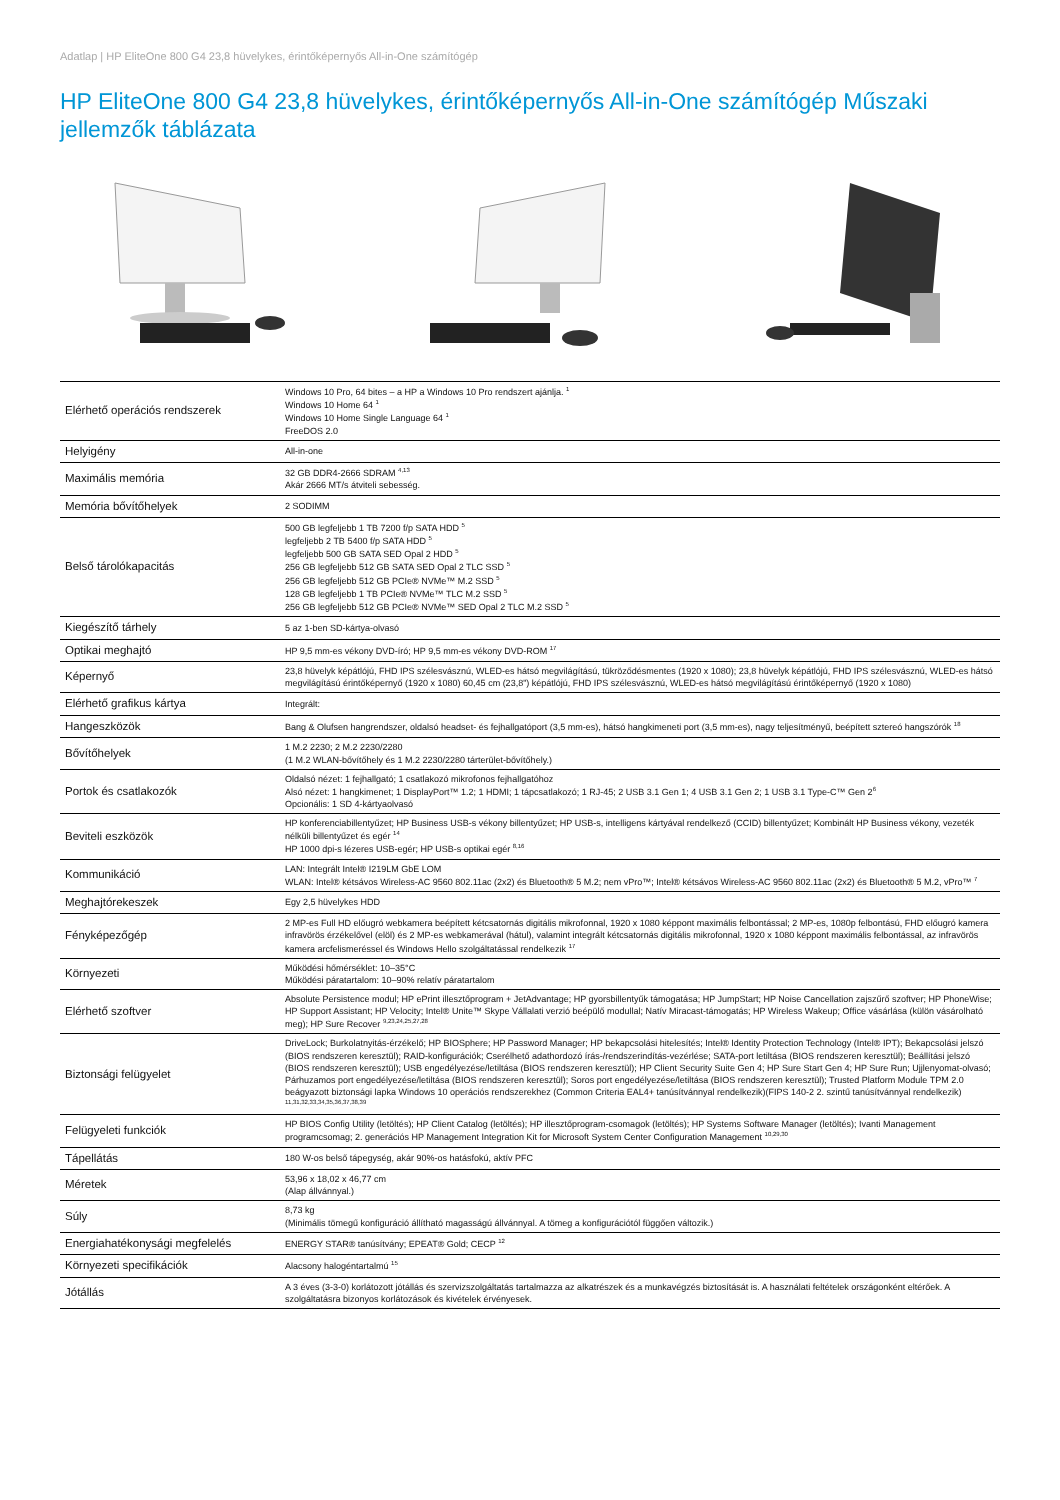Adatlap | HP EliteOne 800 G4 23,8 hüvelykes, érintőképernyős All-in-One számítógép
HP EliteOne 800 G4 23,8 hüvelykes, érintőképernyős All-in-One számítógép Műszaki jellemzők táblázata
| Elérhető operációs rendszerek | Windows 10 Pro, 64 bites – a HP a Windows 10 Pro rendszert ajánlja. <sup>1</sup> Windows 10 Home 64 <sup>1</sup> Windows 10 Home Single Language 64 <sup>1</sup> FreeDOS 2.0 |
| Helyigény | All-in-one |
| Maximális memória | 32 GB DDR4-2666 SDRAM <sup>4,13</sup> Akár 2666 MT/s átviteli sebesség. |
| Memória bővítőhelyek | 2 SODIMM |
| Belső tárolókapacitás | 500 GB legfeljebb 1 TB 7200 f/p SATA HDD <sup>5</sup> legfeljebb 2 TB 5400 f/p SATA HDD <sup>5</sup> legfeljebb 500 GB SATA SED Opal 2 HDD <sup>5</sup> 256 GB legfeljebb 512 GB SATA SED Opal 2 TLC SSD <sup>5</sup> 256 GB legfeljebb 512 GB PCIe® NVMe™ M.2 SSD <sup>5</sup> 128 GB legfeljebb 1 TB PCIe® NVMe™ TLC M.2 SSD <sup>5</sup> 256 GB legfeljebb 512 GB PCIe® NVMe™ SED Opal 2 TLC M.2 SSD <sup>5</sup> |
| Kiegészítő tárhely | 5 az 1-ben SD-kártya-olvasó |
| Optikai meghajtó | HP 9,5 mm-es vékony DVD-író; HP 9,5 mm-es vékony DVD-ROM <sup>17</sup> |
| Képernyő | 23,8 hüvelyk képátlójú, FHD IPS szélesvásznú, WLED-es hátsó megvilágítású, tükröződésmentes (1920 x 1080); 23,8 hüvelyk képátlójú, FHD IPS szélesvásznú, WLED-es hátsó megvilágítású érintőképernyő (1920 x 1080) 60,45 cm (23,8") képátlójú, FHD IPS szélesvásznú, WLED-es hátsó megvilágítású érintőképernyő (1920 x 1080) |
| Elérhető grafikus kártya | Integrált: |
| Hangeszközök | Bang & Olufsen hangrendszer, oldalsó headset- és fejhallgatóport (3,5 mm-es), hátsó hangkimeneti port (3,5 mm-es), nagy teljesítményű, beépített sztereó hangszórók <sup>18</sup> |
| Bővítőhelyek | 1 M.2 2230; 2 M.2 2230/2280 (1 M.2 WLAN-bővítőhely és 1 M.2 2230/2280 tárterület-bővítőhely.) |
| Portok és csatlakozók | Oldalsó nézet: 1 fejhallgató; 1 csatlakozó mikrofonos fejhallgatóhoz Alsó nézet: 1 hangkimenet; 1 DisplayPort™ 1.2; 1 HDMI; 1 tápcsatlakozó; 1 RJ-45; 2 USB 3.1 Gen 1; 4 USB 3.1 Gen 2; 1 USB 3.1 Type-C™ Gen 2<sup>6</sup> Opcionális: 1 SD 4-kártyaolvasó |
| Beviteli eszközök | HP konferenciabillentyűzet; HP Business USB-s vékony billentyűzet; HP USB-s, intelligens kártyával rendelkező (CCID) billentyűzet; Kombinált HP Business vékony, vezeték nélküli billentyűzet és egér <sup>14</sup> HP 1000 dpi-s lézeres USB-egér; HP USB-s optikai egér <sup>8,16</sup> |
| Kommunikáció | LAN: Integrált Intel® I219LM GbE LOM WLAN: Intel® kétsávos Wireless-AC 9560 802.11ac (2x2) és Bluetooth® 5 M.2; nem vPro™; Intel® kétsávos Wireless-AC 9560 802.11ac (2x2) és Bluetooth® 5 M.2, vPro™ <sup>7</sup> |
| Meghajtórekeszek | Egy 2,5 hüvelykes HDD |
| Fényképezőgép | 2 MP-es Full HD előugró webkamera beépített kétcsatornás digitális mikrofonnal, 1920 x 1080 képpont maximális felbontással; 2 MP-es, 1080p felbontású, FHD előugró kamera infravörös érzékelővel (elöl) és 2 MP-es webkamerával (hátul), valamint integrált kétcsatornás digitális mikrofonnal, 1920 x 1080 képpont maximális felbontással, az infravörös kamera arcfelismeréssel és Windows Hello szolgáltatással rendelkezik <sup>17</sup> |
| Környezeti | Működési hőmérséklet: 10–35°C Működési páratartalom: 10–90% relatív páratartalom |
| Elérhető szoftver | Absolute Persistence modul; HP ePrint illesztőprogram + JetAdvantage; HP gyorsbillentyűk támogatása; HP JumpStart; HP Noise Cancellation zajszűrő szoftver; HP PhoneWise; HP Support Assistant; HP Velocity; Intel® Unite™ Skype Vállalati verzió beépülő modullal; Natív Miracast-támogatás; HP Wireless Wakeup; Office vásárlása (külön vásárolható meg); HP Sure Recover <sup>9,23,24,25,27,28</sup> |
| Biztonsági felügyelet | DriveLock; Burkolatnyitás-érzékelő; HP BIOSphere; HP Password Manager; HP bekapcsolási hitelesítés; Intel® Identity Protection Technology (Intel® IPT); Bekapcsolási jelszó (BIOS rendszeren keresztül); RAID-konfigurációk; Cserélhető adathordozó írás-/rendszerindítás-vezérlése; SATA-port letiltása (BIOS rendszeren keresztül); Beállítási jelszó (BIOS rendszeren keresztül); USB engedélyezése/letiltása (BIOS rendszeren keresztül); HP Client Security Suite Gen 4; HP Sure Start Gen 4; HP Sure Run; Ujjlenyomat-olvasó; Párhuzamos port engedélyezése/letiltása (BIOS rendszeren keresztül); Soros port engedélyezése/letiltása (BIOS rendszeren keresztül); Trusted Platform Module TPM 2.0 beágyazott biztonsági lapka Windows 10 operációs rendszerekhez (Common Criteria EAL4+ tanúsítvánnyal rendelkezik)(FIPS 140-2 2. szintű tanúsítvánnyal rendelkezik) <sup>11,31,32,33,34,35,36,37,38,39</sup> |
| Felügyeleti funkciók | HP BIOS Config Utility (letöltés); HP Client Catalog (letöltés); HP illesztőprogram-csomagok (letöltés); HP Systems Software Manager (letöltés); Ivanti Management programcsomag; 2. generációs HP Management Integration Kit for Microsoft System Center Configuration Management <sup>10,29,30</sup> |
| Tápellátás | 180 W-os belső tápegység, akár 90%-os hatásfokú, aktív PFC |
| Méretek | 53,96 x 18,02 x 46,77 cm (Alap állvánnyal.) |
| Súly | 8,73 kg (Minimális tömegű konfiguráció állítható magasságú állvánnyal. A tömeg a konfigurációtól függően változik.) |
| Energiahatékonysági megfelelés | ENERGY STAR® tanúsítvány; EPEAT® Gold; CECP <sup>12</sup> |
| Környezeti specifikációk | Alacsony halogéntartalmú <sup>15</sup> |
| Jótállás | A 3 éves (3-3-0) korlátozott jótállás és szervizszolgáltatás tartalmazza az alkatrészek és a munkavégzés biztosítását is. A használati feltételek országonként eltérőek. A szolgáltatásra bizonyos korlátozások és kivételek érvényesek. |